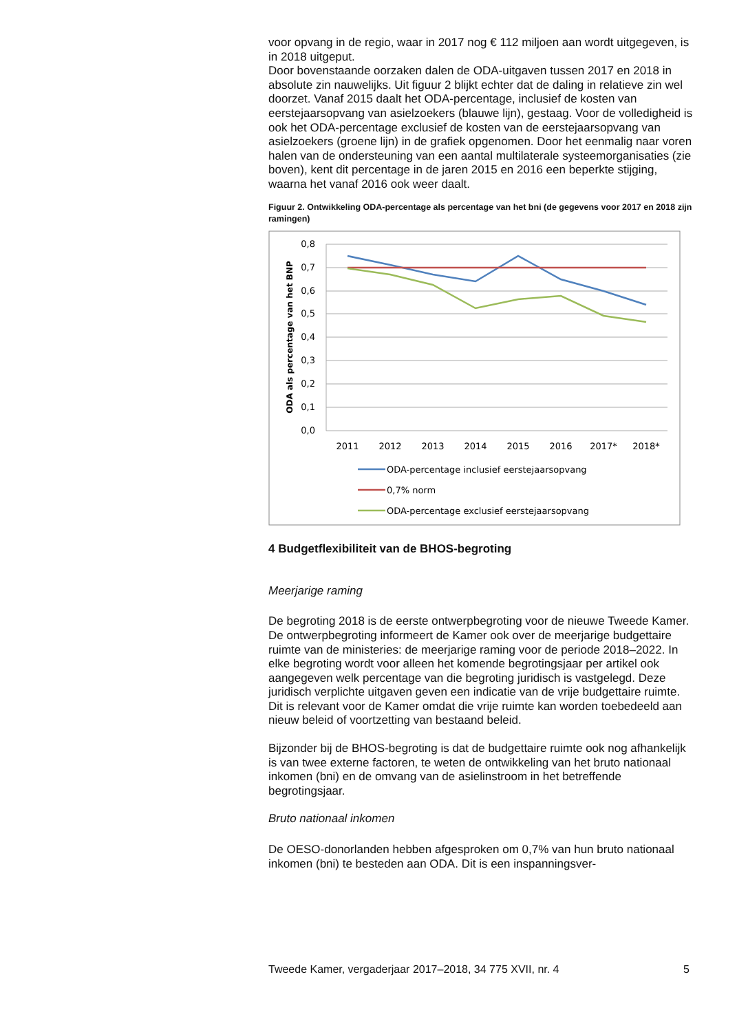voor opvang in de regio, waar in 2017 nog € 112 miljoen aan wordt uitgegeven, is in 2018 uitgeput.
Door bovenstaande oorzaken dalen de ODA-uitgaven tussen 2017 en 2018 in absolute zin nauwelijks. Uit figuur 2 blijkt echter dat de daling in relatieve zin wel doorzet. Vanaf 2015 daalt het ODA-percentage, inclusief de kosten van eerstejaarsopvang van asielzoekers (blauwe lijn), gestaag. Voor de volledigheid is ook het ODA-percentage exclusief de kosten van de eerstejaarsopvang van asielzoekers (groene lijn) in de grafiek opgenomen. Door het eenmalig naar voren halen van de ondersteuning van een aantal multilaterale systeemorganisaties (zie boven), kent dit percentage in de jaren 2015 en 2016 een beperkte stijging, waarna het vanaf 2016 ook weer daalt.
Figuur 2. Ontwikkeling ODA-percentage als percentage van het bni (de gegevens voor 2017 en 2018 zijn ramingen)
0,8
0,7
0,6
0,5
0,4
0,3
0,2
0,1
0,0
ODA als percentage van het BNP
2011
2012
2013
2014
2015
2016
2017*
2018*
ODA-percentage inclusief eerstejaarsopvang
0,7% norm
ODA-percentage exclusief eerstejaarsopvang
4 Budgetflexibiliteit van de BHOS-begroting
Meerjarige raming
De begroting 2018 is de eerste ontwerpbegroting voor de nieuwe Tweede Kamer. De ontwerpbegroting informeert de Kamer ook over de meerjarige budgettaire ruimte van de ministeries: de meerjarige raming voor de periode 2018–2022. In elke begroting wordt voor alleen het komende begrotingsjaar per artikel ook aangegeven welk percentage van die begroting juridisch is vastgelegd. Deze juridisch verplichte uitgaven geven een indicatie van de vrije budgettaire ruimte. Dit is relevant voor de Kamer omdat die vrije ruimte kan worden toebedeeld aan nieuw beleid of voortzetting van bestaand beleid.
Bijzonder bij de BHOS-begroting is dat de budgettaire ruimte ook nog afhankelijk is van twee externe factoren, te weten de ontwikkeling van het bruto nationaal inkomen (bni) en de omvang van de asielinstroom in het betreffende begrotingsjaar.
Bruto nationaal inkomen
De OESO-donorlanden hebben afgesproken om 0,7% van hun bruto nationaal inkomen (bni) te besteden aan ODA. Dit is een inspanningsver-
Tweede Kamer, vergaderjaar 2017–2018, 34 775 XVII, nr. 4 5